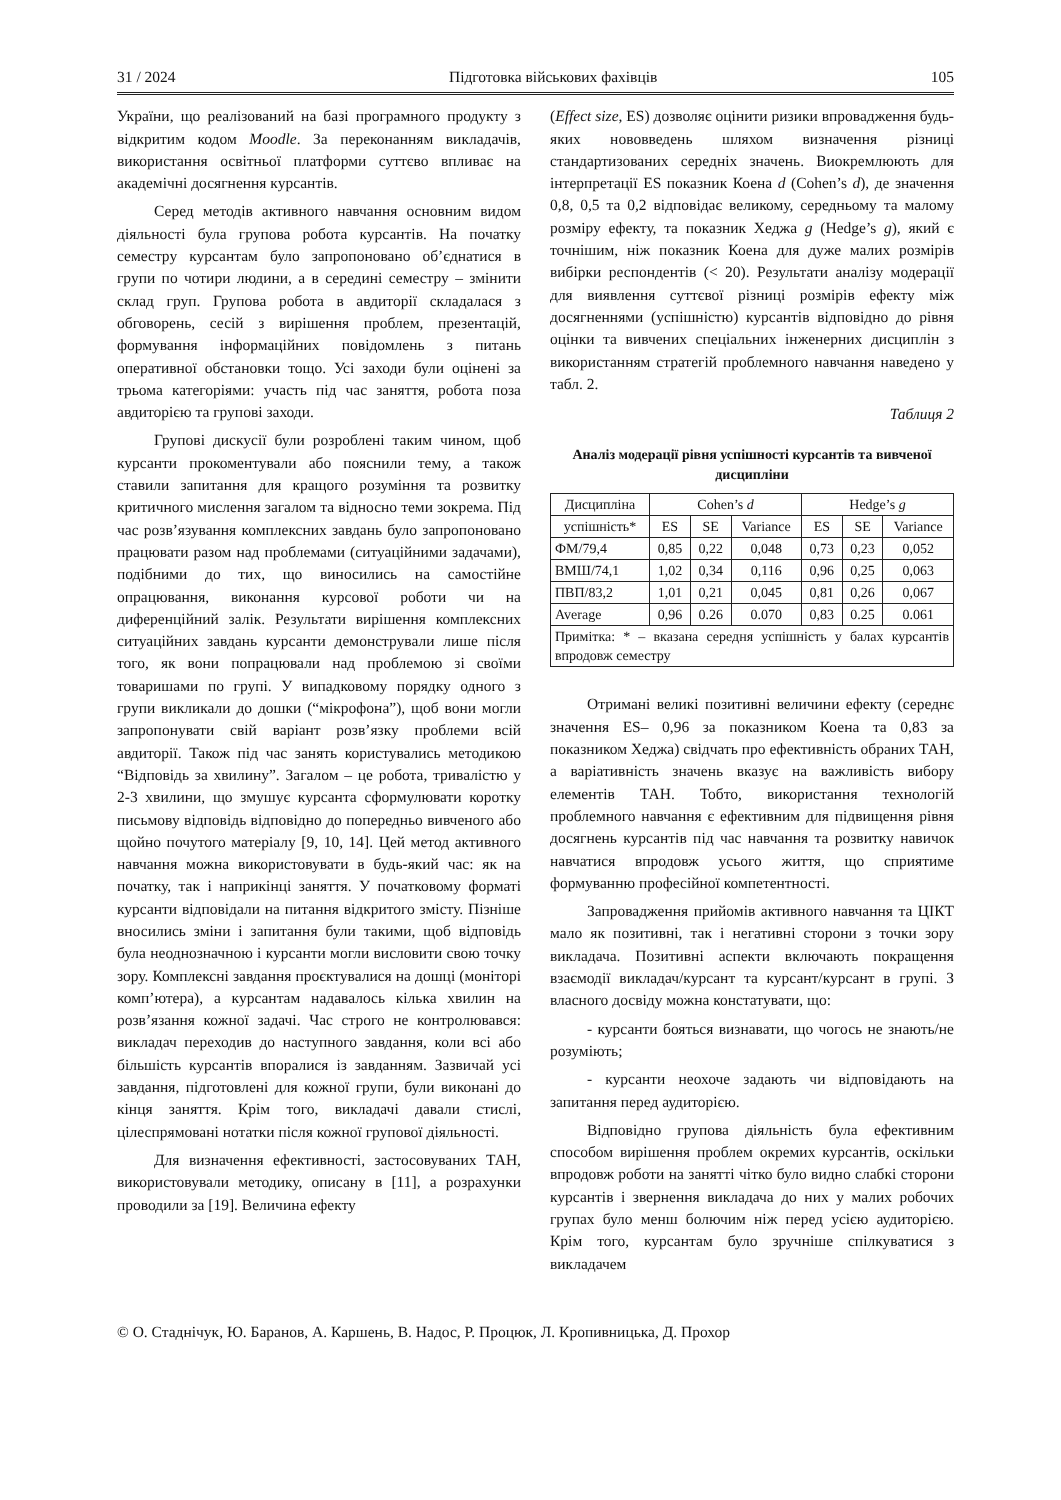31 / 2024 Підготовка військових фахівців 105
України, що реалізований на базі програмного продукту з відкритим кодом Moodle. За переконанням викладачів, використання освітньої платформи суттєво впливає на академічні досягнення курсантів.
Серед методів активного навчання основним видом діяльності була групова робота курсантів. На початку семестру курсантам було запропоновано об’єднатися в групи по чотири людини, а в середині семестру – змінити склад груп. Групова робота в авдиторії складалася з обговорень, сесій з вирішення проблем, презентацій, формування інформаційних повідомлень з питань оперативної обстановки тощо. Усі заходи були оцінені за трьома категоріями: участь під час заняття, робота поза авдиторією та групові заходи.
Групові дискусії були розроблені таким чином, щоб курсанти прокоментували або пояснили тему, а також ставили запитання для кращого розуміння та розвитку критичного мислення загалом та відносно теми зокрема. Під час розв’язування комплексних завдань було запропоновано працювати разом над проблемами (ситуаційними задачами), подібними до тих, що виносились на самостійне опрацювання, виконання курсової роботи чи на диференційний залік. Результати вирішення комплексних ситуаційних завдань курсанти демонстрували лише після того, як вони попрацювали над проблемою зі своїми товаришами по групі. У випадковому порядку одного з групи викликали до дошки (“мікрофона”), щоб вони могли запропонувати свій варіант розв’язку проблеми всій авдиторії. Також під час занять користувались методикою “Відповідь за хвилину”. Загалом – це робота, тривалістю у 2-3 хвилини, що змушує курсанта сформулювати коротку письмову відповідь відповідно до попередньо вивченого або щойно почутого матеріалу [9, 10, 14]. Цей метод активного навчання можна використовувати в будь-який час: як на початку, так і наприкінці заняття. У початковому форматі курсанти відповідали на питання відкритого змісту. Пізніше вносились зміни і запитання були такими, щоб відповідь була неоднозначною і курсанти могли висловити свою точку зору. Комплексні завдання проєктувалися на дошці (моніторі комп’ютера), а курсантам надавалось кілька хвилин на розв’язання кожної задачі. Час строго не контролювався: викладач переходив до наступного завдання, коли всі або більшість курсантів впоралися із завданням. Зазвичай усі завдання, підготовлені для кожної групи, були виконані до кінця заняття. Крім того, викладачі давали стислі, цілеспрямовані нотатки після кожної групової діяльності.
Для визначення ефективності, застосовуваних ТАН, використовували методику, описану в [11], а розрахунки проводили за [19]. Величина ефекту
(Effect size, ES) дозволяє оцінити ризики впровадження будь-яких нововведень шляхом визначення різниці стандартизованих середніх значень. Виокремлюють для інтерпретації ES показник Коена d (Cohen’s d), де значення 0,8, 0,5 та 0,2 відповідає великому, середньому та малому розміру ефекту, та показник Хеджа g (Hedge’s g), який є точнішим, ніж показник Коена для дуже малих розмірів вибірки респондентів (< 20). Результати аналізу модерації для виявлення суттєвої різниці розмірів ефекту між досягненнями (успішністю) курсантів відповідно до рівня оцінки та вивчених спеціальних інженерних дисциплін з використанням стратегій проблемного навчання наведено у табл. 2.
Таблиця 2
Аналіз модерації рівня успішності курсантів та вивченої дисципліни
| Дисципліна | Cohen’s d | | | Hedge’s g | | |
| --- | --- | --- | --- | --- | --- | --- |
| успішність* | ES | SE | Variance | ES | SE | Variance |
| ФМ/79,4 | 0,85 | 0,22 | 0,048 | 0,73 | 0,23 | 0,052 |
| ВМШ/74,1 | 1,02 | 0,34 | 0,116 | 0,96 | 0,25 | 0,063 |
| ПВП/83,2 | 1,01 | 0,21 | 0,045 | 0,81 | 0,26 | 0,067 |
| Average | 0,96 | 0.26 | 0.070 | 0,83 | 0.25 | 0.061 |
| Примітка: * – вказана середня успішність у балах курсантів впродовж семестру | | | | | | |
Отримані великі позитивні величини ефекту (середнє значення ES– 0,96 за показником Коена та 0,83 за показником Хеджа) свідчать про ефективність обраних ТАН, а варіативність значень вказує на важливість вибору елементів ТАН. Тобто, використання технологій проблемного навчання є ефективним для підвищення рівня досягнень курсантів під час навчання та розвитку навичок навчатися впродовж усього життя, що сприятиме формуванню професійної компетентності.
Запровадження прийомів активного навчання та ЦІКТ мало як позитивні, так і негативні сторони з точки зору викладача. Позитивні аспекти включають покращення взаємодії викладач/курсант та курсант/курсант в групі. З власного досвіду можна констатувати, що:
- курсанти бояться визнавати, що чогось не знають/не розуміють;
- курсанти неохоче задають чи відповідають на запитання перед аудиторією.
Відповідно групова діяльність була ефективним способом вирішення проблем окремих курсантів, оскільки впродовж роботи на занятті чітко було видно слабкі сторони курсантів і звернення викладача до них у малих робочих групах було менш болючим ніж перед усією аудиторією. Крім того, курсантам було зручніше спілкуватися з викладачем
© О. Стаднічук, Ю. Баранов, А. Каршень, В. Надос, Р. Процюк, Л. Кропивницька, Д. Прохор